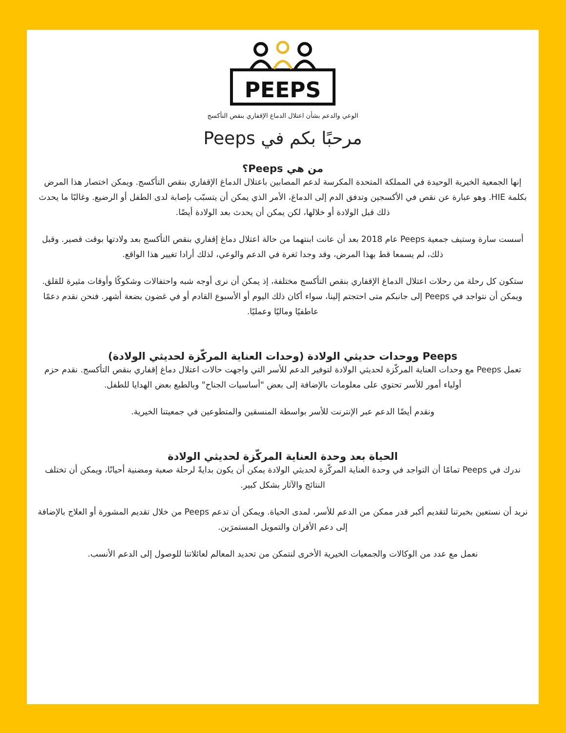PEEPS
الوعي والدعم بشأن اعتلال الدماغ الإقفاري بنقص التأكسج
مرحبًا بكم في Peeps
من هي Peeps؟
إنها الجمعية الخيرية الوحيدة في المملكة المتحدة المكرسة لدعم المصابين باعتلال الدماغ الإقفاري بنقص التأكسج. ويمكن اختصار هذا المرض بكلمة HIE. وهو عبارة عن نقص في الأكسجين وتدفق الدم إلى الدماغ، الأمر الذي يمكن أن يتسبّب بإصابة لدى الطفل أو الرضيع. وغالبًا ما يحدث ذلك قبل الولادة أو خلالها، لكن يمكن أن يحدث بعد الولادة أيضًا.
أسست سارة وستيف جمعية Peeps عام 2018 بعد أن عانت ابنتهما من حالة اعتلال دماغ إقفاري بنقص التأكسج بعد ولادتها بوقت قصير. وقبل ذلك، لم يسمعا قط بهذا المرض، وقد وجدا ثغرة في الدعم والوعي، لذلك أرادا تغيير هذا الواقع.
ستكون كل رحلة من رحلات اعتلال الدماغ الإقفاري بنقص التأكسج مختلفة، إذ يمكن أن نرى أوجه شبه واحتفالات وشكوكًا وأوقات مثيرة للقلق. ويمكن أن نتواجد في Peeps إلى جانبكم متى احتجتم إلينا، سواء أكان ذلك اليوم أو الأسبوع القادم أو في غضون بضعة أشهر. فنحن نقدم دعمًا عاطفيًا وماليًا وعمليًا.
Peeps ووحدات حديثي الولادة (وحدات العناية المركّزة لحديثي الولادة)
تعمل Peeps مع وحدات العناية المركّزة لحديثي الولادة لتوفير الدعم للأسر التي واجهت حالات اعتلال دماغ إقفاري بنقص التأكسج. نقدم حزم أولياء أمور للأسر تحتوي على معلومات بالإضافة إلى بعض "أساسيات الجناح" وبالطبع بعض الهدايا للطفل.
ونقدم أيضًا الدعم عبر الإنترنت للأسر بواسطة المنسقين والمتطوعين في جمعيتنا الخيرية.
الحياة بعد وحدة العناية المركّزة لحديثي الولادة
ندرك في Peeps تمامًا أن التواجد في وحدة العناية المركّزة لحديثي الولادة يمكن أن يكون بدايةً لرحلة صعبة ومضنية أحيانًا، ويمكن أن تختلف النتائج والآثار بشكل كبير.
نريد أن نستعين بخبرتنا لتقديم أكبر قدر ممكن من الدعم للأسر، لمدى الحياة. ويمكن أن تدعم Peeps من خلال تقديم المشورة أو العلاج بالإضافة إلى دعم الأقران والتمويل المستمرَين.
نعمل مع عدد من الوكالات والجمعيات الخيرية الأخرى لنتمكن من تحديد المعالم لعائلاتنا للوصول إلى الدعم الأنسب.